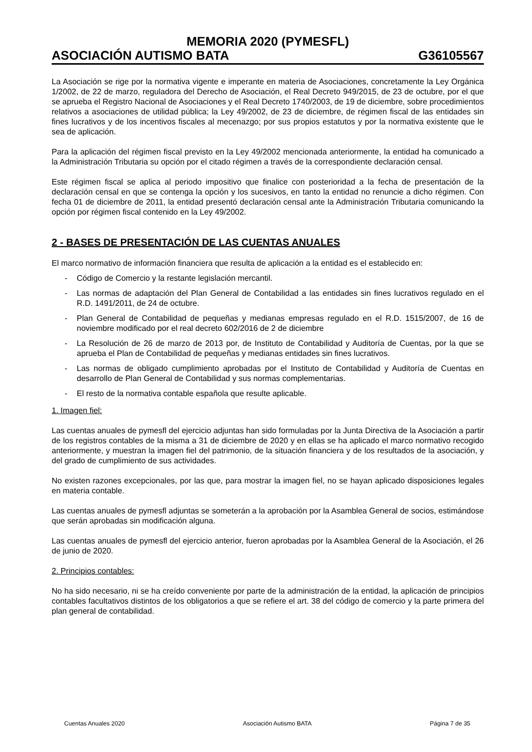MEMORIA 2020 (PYMESFL)
ASOCIACIÓN AUTISMO BATA G36105567
La Asociación se rige por la normativa vigente e imperante en materia de Asociaciones, concretamente la Ley Orgánica 1/2002, de 22 de marzo, reguladora del Derecho de Asociación, el Real Decreto 949/2015, de 23 de octubre, por el que se aprueba el Registro Nacional de Asociaciones y el Real Decreto 1740/2003, de 19 de diciembre, sobre procedimientos relativos a asociaciones de utilidad pública; la Ley 49/2002, de 23 de diciembre, de régimen fiscal de las entidades sin fines lucrativos y de los incentivos fiscales al mecenazgo; por sus propios estatutos y por la normativa existente que le sea de aplicación.
Para la aplicación del régimen fiscal previsto en la Ley 49/2002 mencionada anteriormente, la entidad ha comunicado a la Administración Tributaria su opción por el citado régimen a través de la correspondiente declaración censal.
Este régimen fiscal se aplica al periodo impositivo que finalice con posterioridad a la fecha de presentación de la declaración censal en que se contenga la opción y los sucesivos, en tanto la entidad no renuncie a dicho régimen. Con fecha 01 de diciembre de 2011, la entidad presentó declaración censal ante la Administración Tributaria comunicando la opción por régimen fiscal contenido en la Ley 49/2002.
2 - BASES DE PRESENTACIÓN DE LAS CUENTAS ANUALES
El marco normativo de información financiera que resulta de aplicación a la entidad es el establecido en:
- Código de Comercio y la restante legislación mercantil.
- Las normas de adaptación del Plan General de Contabilidad a las entidades sin fines lucrativos regulado en el R.D. 1491/2011, de 24 de octubre.
- Plan General de Contabilidad de pequeñas y medianas empresas regulado en el R.D. 1515/2007, de 16 de noviembre modificado por el real decreto 602/2016 de 2 de diciembre
- La Resolución de 26 de marzo de 2013 por, de Instituto de Contabilidad y Auditoría de Cuentas, por la que se aprueba el Plan de Contabilidad de pequeñas y medianas entidades sin fines lucrativos.
- Las normas de obligado cumplimiento aprobadas por el Instituto de Contabilidad y Auditoría de Cuentas en desarrollo de Plan General de Contabilidad y sus normas complementarias.
- El resto de la normativa contable española que resulte aplicable.
1. Imagen fiel:
Las cuentas anuales de pymesfl del ejercicio adjuntas han sido formuladas por la Junta Directiva de la Asociación a partir de los registros contables de la misma a 31 de diciembre de 2020 y en ellas se ha aplicado el marco normativo recogido anteriormente, y muestran la imagen fiel del patrimonio, de la situación financiera y de los resultados de la asociación, y del grado de cumplimiento de sus actividades.
No existen razones excepcionales, por las que, para mostrar la imagen fiel, no se hayan aplicado disposiciones legales en materia contable.
Las cuentas anuales de pymesfl adjuntas se someterán a la aprobación por la Asamblea General de socios, estimándose que serán aprobadas sin modificación alguna.
Las cuentas anuales de pymesfl del ejercicio anterior, fueron aprobadas por la Asamblea General de la Asociación, el 26 de junio de 2020.
2. Principios contables:
No ha sido necesario, ni se ha creído conveniente por parte de la administración de la entidad, la aplicación de principios contables facultativos distintos de los obligatorios a que se refiere el art. 38 del código de comercio y la parte primera del plan general de contabilidad.
Cuentas Anuales 2020 Asociación Autismo BATA Página 7 de 35